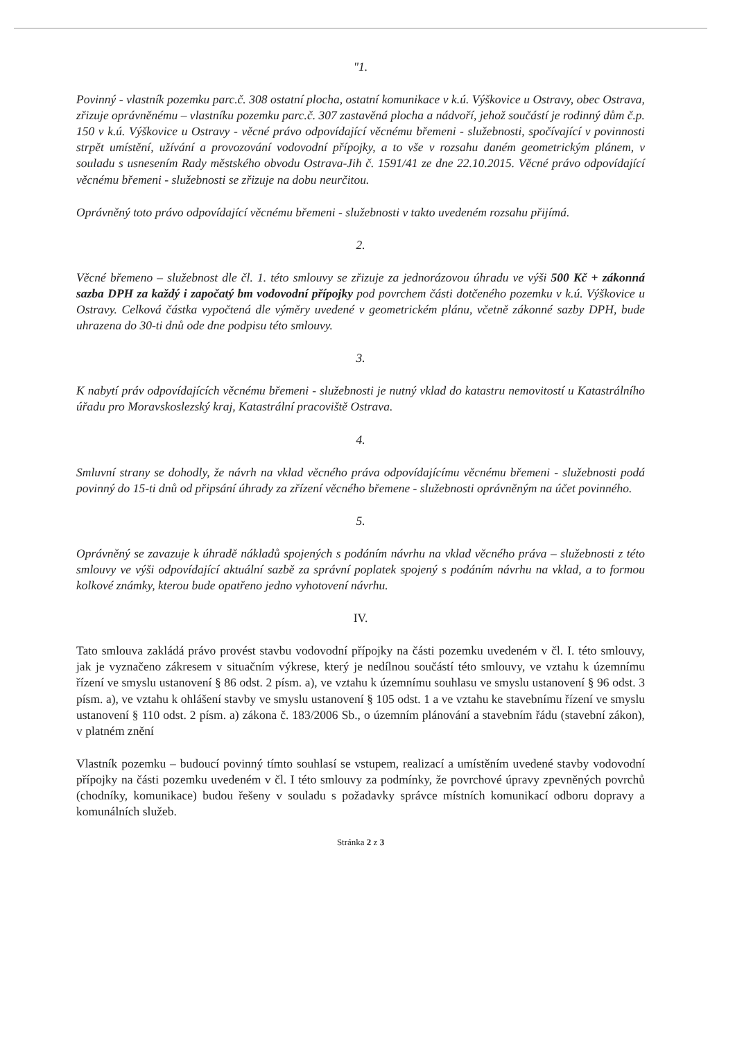"1.
Povinný - vlastník pozemku parc.č. 308 ostatní plocha, ostatní komunikace v k.ú. Výškovice u Ostravy, obec Ostrava, zřizuje oprávněnému – vlastníku pozemku parc.č. 307 zastavěná plocha a nádvoří, jehož součástí je rodinný dům č.p. 150 v k.ú. Výškovice u Ostravy - věcné právo odpovídající věcnému břemeni - služebnosti, spočívající v povinnosti strpět umístění, užívání a provozování vodovodní přípojky, a to vše v rozsahu daném geometrickým plánem, v souladu s usnesením Rady městského obvodu Ostrava-Jih č. 1591/41 ze dne 22.10.2015. Věcné právo odpovídající věcnému břemeni - služebnosti se zřizuje na dobu neurčitou.
Oprávněný toto právo odpovídající věcnému břemeni - služebnosti v takto uvedeném rozsahu přijímá.
2.
Věcné břemeno – služebnost dle čl. 1. této smlouvy se zřizuje za jednorázovou úhradu ve výši 500 Kč + zákonná sazba DPH za každý i započatý bm vodovodní přípojky pod povrchem části dotčeného pozemku v k.ú. Výškovice u Ostravy. Celková částka vypočtená dle výměry uvedené v geometrickém plánu, včetně zákonné sazby DPH, bude uhrazena do 30-ti dnů ode dne podpisu této smlouvy.
3.
K nabytí práv odpovídajících věcnému břemeni - služebnosti je nutný vklad do katastru nemovitostí u Katastrálního úřadu pro Moravskoslezský kraj, Katastrální pracoviště Ostrava.
4.
Smluvní strany se dohodly, že návrh na vklad věcného práva odpovídajícímu věcnému břemeni - služebnosti podá povinný do 15-ti dnů od připsání úhrady za zřízení věcného břemene - služebnosti oprávněným na účet povinného.
5.
Oprávněný se zavazuje k úhradě nákladů spojených s podáním návrhu na vklad věcného práva – služebnosti z této smlouvy ve výši odpovídající aktuální sazbě za správní poplatek spojený s podáním návrhu na vklad, a to formou kolkové známky, kterou bude opatřeno jedno vyhotovení návrhu.
IV.
Tato smlouva zakládá právo provést stavbu vodovodní přípojky na části pozemku uvedeném v čl. I. této smlouvy, jak je vyznačeno zákresem v situačním výkrese, který je nedílnou součástí této smlouvy, ve vztahu k územnímu řízení ve smyslu ustanovení § 86 odst. 2 písm. a), ve vztahu k územnímu souhlasu ve smyslu ustanovení § 96 odst. 3 písm. a), ve vztahu k ohlášení stavby ve smyslu ustanovení § 105 odst. 1 a ve vztahu ke stavebnímu řízení ve smyslu ustanovení § 110 odst. 2 písm. a) zákona č. 183/2006 Sb., o územním plánování a stavebním řádu (stavební zákon), v platném znění
Vlastník pozemku – budoucí povinný tímto souhlasí se vstupem, realizací a umístěním uvedené stavby vodovodní přípojky na části pozemku uvedeném v čl. I této smlouvy za podmínky, že povrchové úpravy zpevněných povrchů (chodníky, komunikace) budou řešeny v souladu s požadavky správce místních komunikací odboru dopravy a komunálních služeb.
Stránka 2 z 3